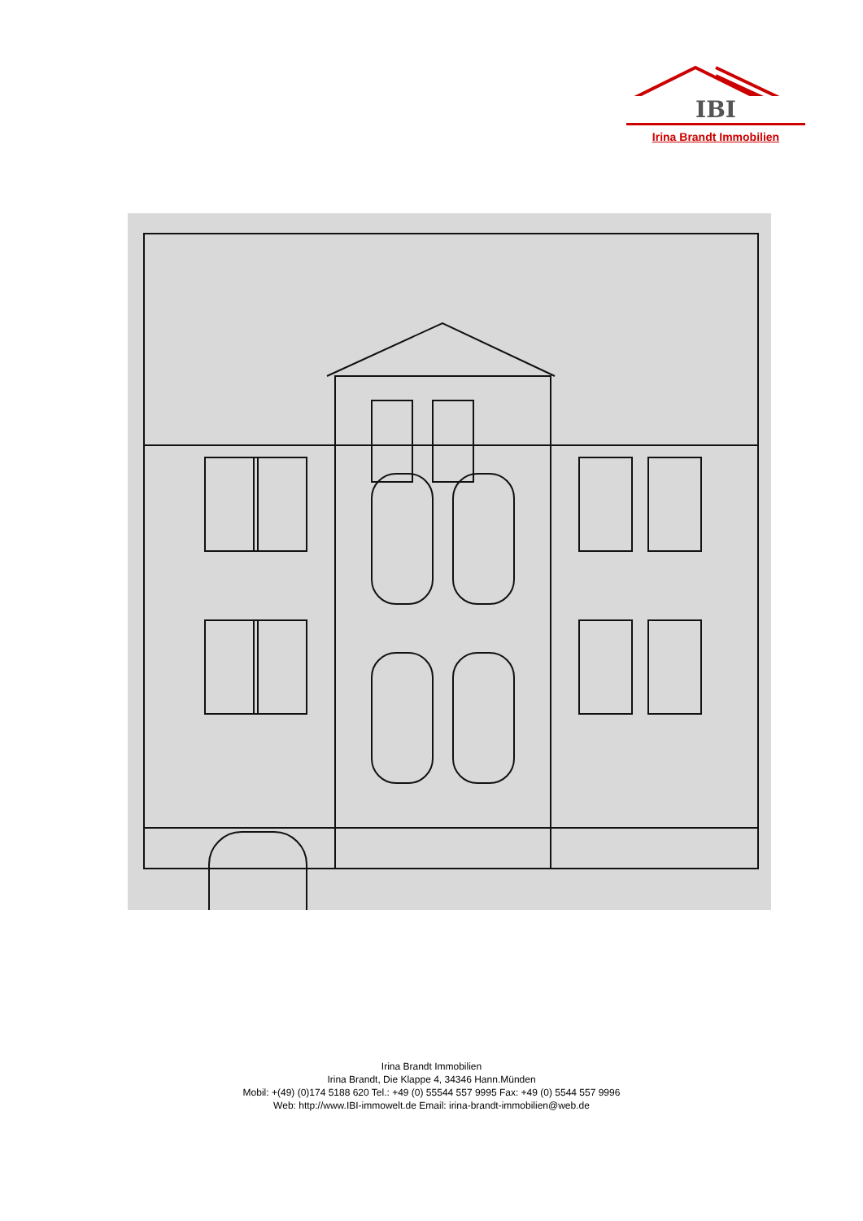IBI
Irina Brandt Immobilien
Irina Brandt Immobilien
Irina Brandt, Die Klappe 4, 34346 Hann.Münden
Mobil: +(49) (0)174 5188 620 Tel.: +49 (0) 55544 557 9995 Fax: +49 (0) 5544 557 9996
Web: http://www.IBI-immowelt.de Email: irina-brandt-immobilien@web.de